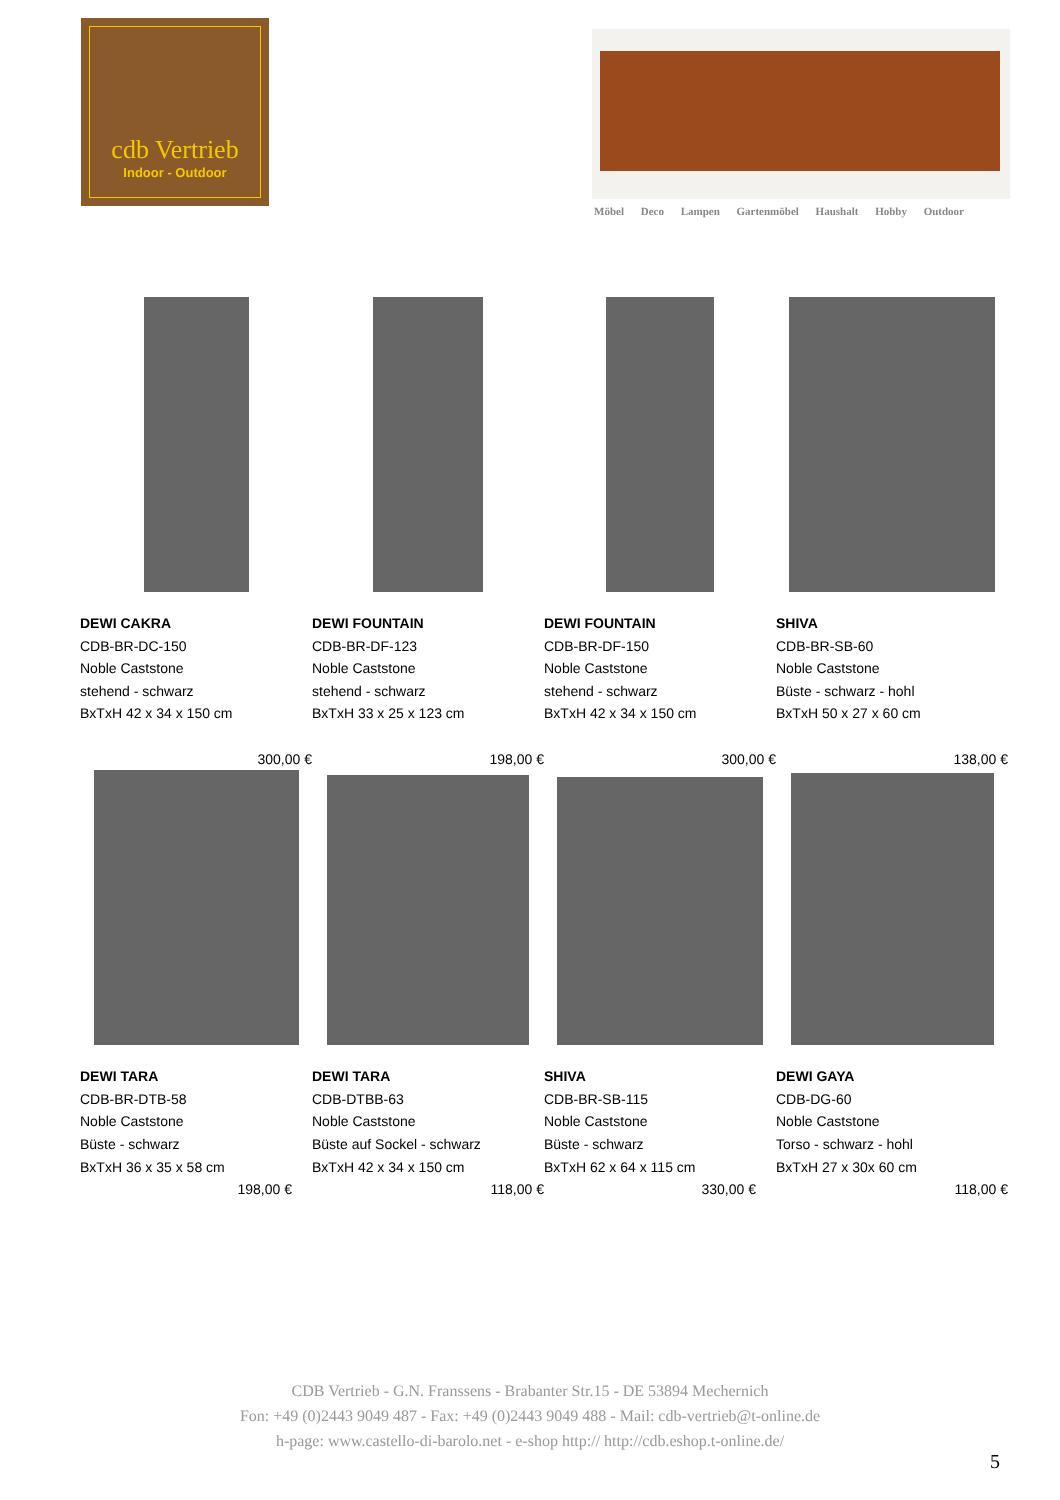cdb Vertrieb
Indoor - Outdoor
Möbel Deco Lampen Gartenmöbel Haushalt Hobby Outdoor
DEWI CAKRA
CDB-BR-DC-150
Noble Caststone
stehend - schwarz
BxTxH 42 x 34 x 150 cm
300,00 €
DEWI FOUNTAIN
CDB-BR-DF-123
Noble Caststone
stehend - schwarz
BxTxH 33 x 25 x 123 cm
198,00 €
DEWI FOUNTAIN
CDB-BR-DF-150
Noble Caststone
stehend - schwarz
BxTxH 42 x 34 x 150 cm
300,00 €
SHIVA
CDB-BR-SB-60
Noble Caststone
Büste - schwarz - hohl
BxTxH 50 x 27 x 60 cm
138,00 €
DEWI TARA
CDB-BR-DTB-58
Noble Caststone
Büste - schwarz
BxTxH 36 x 35 x 58 cm
198,00 €
DEWI TARA
CDB-DTBB-63
Noble Caststone
Büste auf Sockel - schwarz
BxTxH 42 x 34 x 150 cm
118,00 €
SHIVA
CDB-BR-SB-115
Noble Caststone
Büste - schwarz
BxTxH 62 x 64 x 115 cm
330,00 €
DEWI GAYA
CDB-DG-60
Noble Caststone
Torso - schwarz - hohl
BxTxH 27 x 30x 60 cm
118,00 €
CDB Vertrieb - G.N. Franssens - Brabanter Str.15 - DE 53894 Mechernich
Fon: +49 (0)2443 9049 487 - Fax: +49 (0)2443 9049 488 - Mail: cdb-vertrieb@t-online.de
h-page: www.castello-di-barolo.net - e-shop http:// http://cdb.eshop.t-online.de/
5